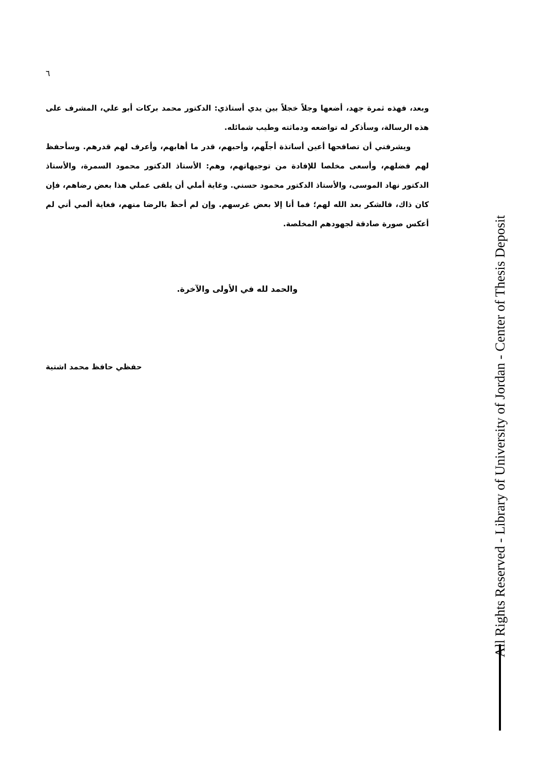٦
وبعد، فهذه ثمرة جهد، أضعها وجلاً خجلاً بين يدي أستاذي: الدكتور محمد بركات أبو علي، المشرف على هذه الرسالة، وسأذكر له تواضعه ودماثته وطيب شمائله.
ويشرفني أن تصافحها أعين أساتذة أجلّهم، وأحبهم، قدر ما أهابهم، وأعرف لهم قدرهم. وسأحفظ لهم فضلهم، وأسعى مخلصا للإفادة من توجيهاتهم، وهم: الأستاذ الدكتور محمود السمرة، والأستاذ الدكتور نهاد الموسى، والأستاذ الدكتور محمود حسني. وغاية أملي أن يلقى عملي هذا بعض رضاهم، فإن كان ذاك، فالشكر بعد الله لهم؛ فما أنا إلا بعض غرسهم. وإن لم أحظ بالرضا منهم، فغاية ألمي أني لم أعكس صورة صادقة لجهودهم المخلصة.
والحمد لله في الأولى والآخرة.
حفظي حافظ محمد اشتية
All Rights Reserved - Library of University of Jordan - Center of Thesis Deposit